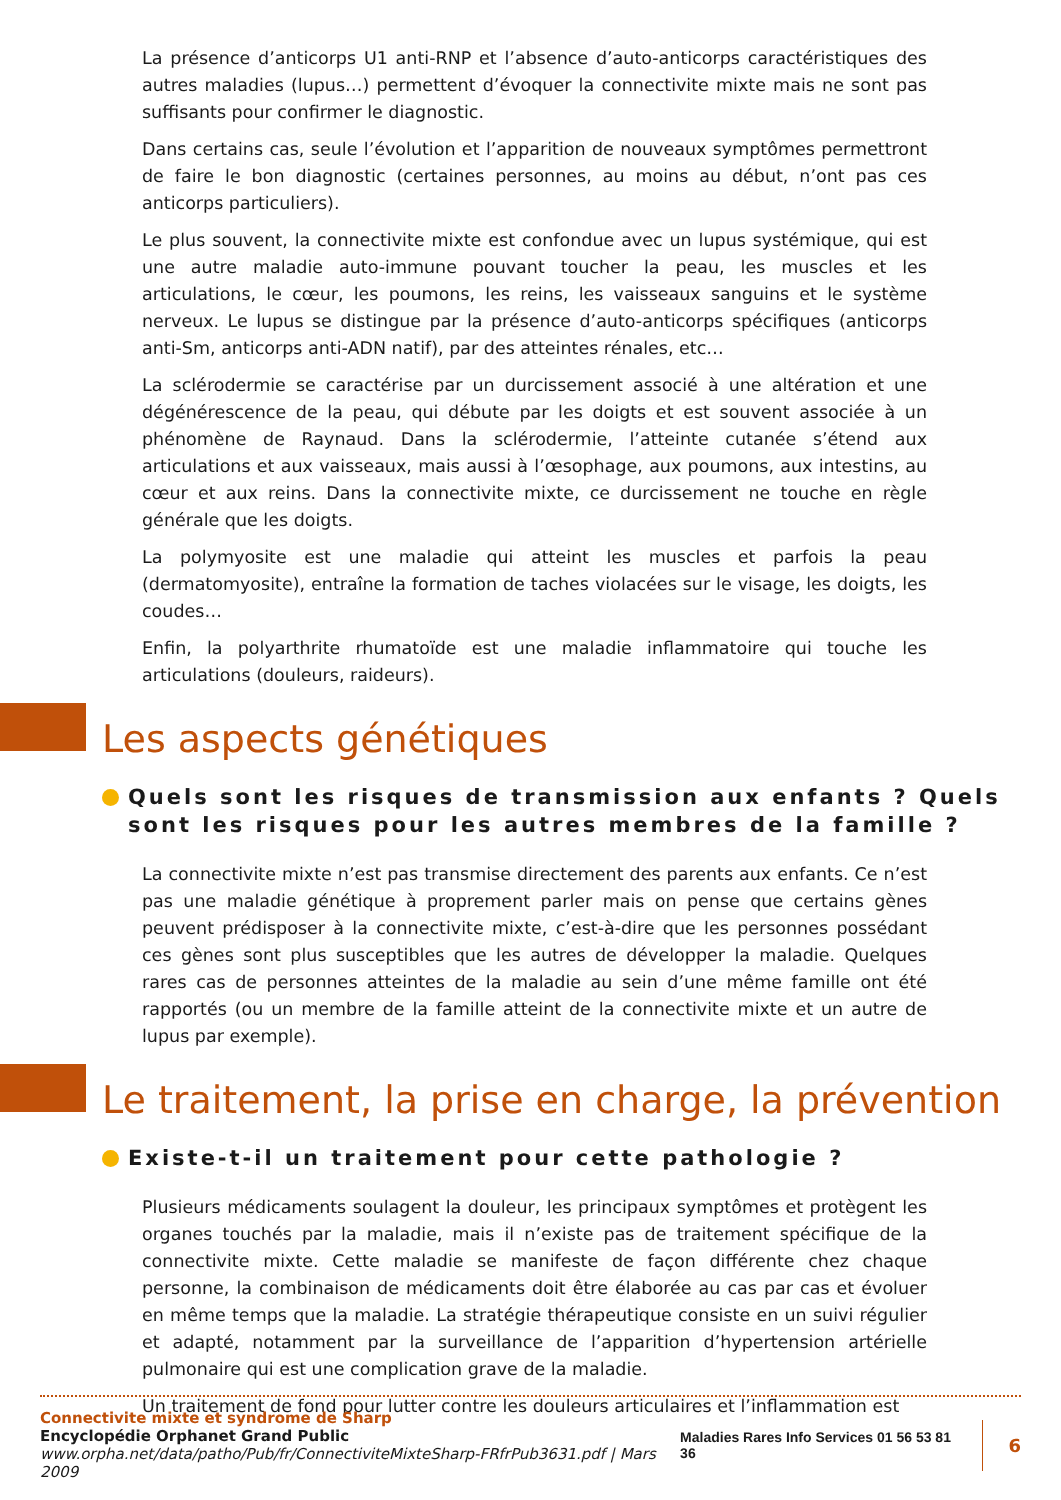La présence d’anticorps U1 anti-RNP et l’absence d’auto-anticorps caractéristiques des autres maladies (lupus…) permettent d’évoquer la connectivite mixte mais ne sont pas suffisants pour confirmer le diagnostic.
Dans certains cas, seule l’évolution et l’apparition de nouveaux symptômes permettront de faire le bon diagnostic (certaines personnes, au moins au début, n’ont pas ces anticorps particuliers).
Le plus souvent, la connectivite mixte est confondue avec un lupus systémique, qui est une autre maladie auto-immune pouvant toucher la peau, les muscles et les articulations, le cœur, les poumons, les reins, les vaisseaux sanguins et le système nerveux. Le lupus se distingue par la présence d’auto-anticorps spécifiques (anticorps anti-Sm, anticorps anti-ADN natif), par des atteintes rénales, etc…
La sclérodermie se caractérise par un durcissement associé à une altération et une dégénérescence de la peau, qui débute par les doigts et est souvent associée à un phénomène de Raynaud. Dans la sclérodermie, l’atteinte cutanée s’étend aux articulations et aux vaisseaux, mais aussi à l’œsophage, aux poumons, aux intestins, au cœur et aux reins. Dans la connectivite mixte, ce durcissement ne touche en règle générale que les doigts.
La polymyosite est une maladie qui atteint les muscles et parfois la peau (dermatomyosite), entraîne la formation de taches violacées sur le visage, les doigts, les coudes…
Enfin, la polyarthrite rhumatoïde est une maladie inflammatoire qui touche les articulations (douleurs, raideurs).
Les aspects génétiques
Quels sont les risques de transmission aux enfants ? Quels sont les risques pour les autres membres de la famille ?
La connectivite mixte n’est pas transmise directement des parents aux enfants. Ce n’est pas une maladie génétique à proprement parler mais on pense que certains gènes peuvent prédisposer à la connectivite mixte, c’est-à-dire que les personnes possédant ces gènes sont plus susceptibles que les autres de développer la maladie. Quelques rares cas de personnes atteintes de la maladie au sein d’une même famille ont été rapportés (ou un membre de la famille atteint de la connectivite mixte et un autre de lupus par exemple).
Le traitement, la prise en charge, la prévention
Existe-t-il un traitement pour cette pathologie ?
Plusieurs médicaments soulagent la douleur, les principaux symptômes et protègent les organes touchés par la maladie, mais il n’existe pas de traitement spécifique de la connectivite mixte. Cette maladie se manifeste de façon différente chez chaque personne, la combinaison de médicaments doit être élaborée au cas par cas et évoluer en même temps que la maladie. La stratégie thérapeutique consiste en un suivi régulier et adapté, notamment par la surveillance de l’apparition d’hypertension artérielle pulmonaire qui est une complication grave de la maladie.
Un traitement de fond pour lutter contre les douleurs articulaires et l’inflammation est
Connectivite mixte et syndrome de Sharp
Encyclopédie Orphanet Grand Public
www.orpha.net/data/patho/Pub/fr/ConnectiviteMixteSharp-FRfrPub3631.pdf | Mars 2009
Maladies Rares Info Services 01 56 53 81 36 6